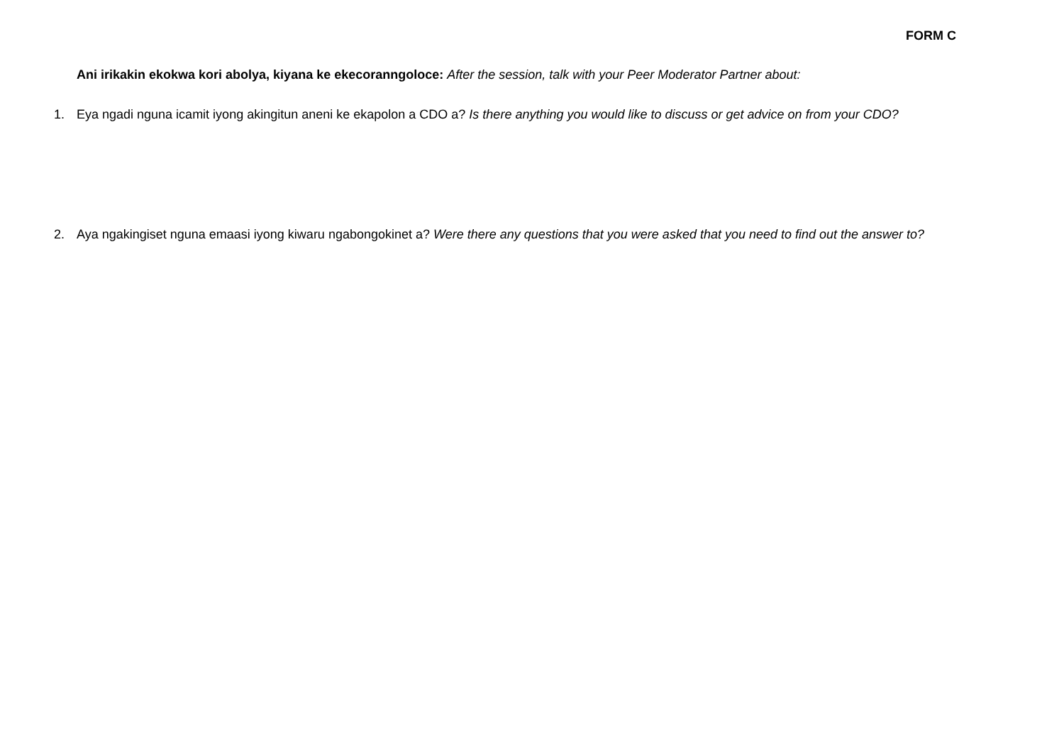FORM C
Ani irikakin ekokwa kori abolya, kiyana ke ekecoranngoloce: After the session, talk with your Peer Moderator Partner about:
1. Eya ngadi nguna icamit iyong akingitun aneni ke ekapolon a CDO a? Is there anything you would like to discuss or get advice on from your CDO?
2. Aya ngakingiset nguna emaasi iyong kiwaru ngabongokinet a? Were there any questions that you were asked that you need to find out the answer to?